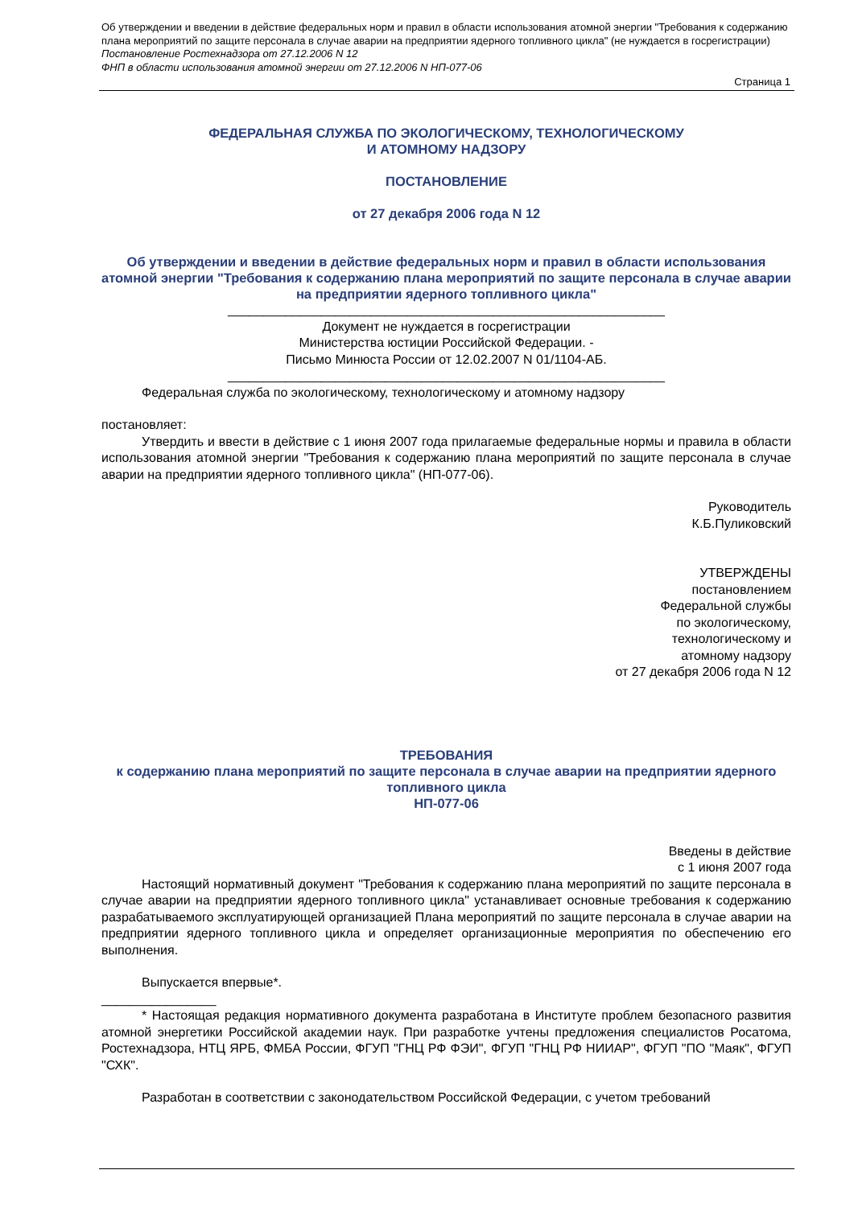Об утверждении и введении в действие федеральных норм и правил в области использования атомной энергии "Требования к содержанию плана мероприятий по защите персонала в случае аварии на предприятии ядерного топливного цикла" (не нуждается в госрегистрации)
Постановление Ростехнадзора от 27.12.2006 N 12
ФНП в области использования атомной энергии от 27.12.2006 N НП-077-06
Страница 1
ФЕДЕРАЛЬНАЯ СЛУЖБА ПО ЭКОЛОГИЧЕСКОМУ, ТЕХНОЛОГИЧЕСКОМУ
И АТОМНОМУ НАДЗОРУ
ПОСТАНОВЛЕНИЕ
от 27 декабря 2006 года N 12
Об утверждении и введении в действие федеральных норм и правил в области использования атомной энергии "Требования к содержанию плана мероприятий по защите персонала в случае аварии на предприятии ядерного топливного цикла"
_____________________________________________________________
Документ не нуждается в госрегистрации
Министерства юстиции Российской Федерации. -
Письмо Минюста России от 12.02.2007 N 01/1104-АБ.
_____________________________________________________________
Федеральная служба по экологическому, технологическому и атомному надзору
постановляет:
Утвердить и ввести в действие с 1 июня 2007 года прилагаемые федеральные нормы и правила в области использования атомной энергии "Требования к содержанию плана мероприятий по защите персонала в случае аварии на предприятии ядерного топливного цикла" (НП-077-06).
Руководитель
К.Б.Пуликовский
УТВЕРЖДЕНЫ
постановлением
Федеральной службы
по экологическому,
технологическому и
атомному надзору
от 27 декабря 2006 года N 12
ТРЕБОВАНИЯ
к содержанию плана мероприятий по защите персонала в случае аварии на предприятии ядерного топливного цикла
НП-077-06
Введены в действие
с 1 июня 2007 года
Настоящий нормативный документ "Требования к содержанию плана мероприятий по защите персонала в случае аварии на предприятии ядерного топливного цикла" устанавливает основные требования к содержанию разрабатываемого эксплуатирующей организацией Плана мероприятий по защите персонала в случае аварии на предприятии ядерного топливного цикла и определяет организационные мероприятия по обеспечению его выполнения.
Выпускается впервые*.
________________
* Настоящая редакция нормативного документа разработана в Институте проблем безопасного развития атомной энергетики Российской академии наук. При разработке учтены предложения специалистов Росатома, Ростехнадзора, НТЦ ЯРБ, ФМБА России, ФГУП "ГНЦ РФ ФЭИ", ФГУП "ГНЦ РФ НИИАР", ФГУП "ПО "Маяк", ФГУП "СХК".
Разработан в соответствии с законодательством Российской Федерации, с учетом требований